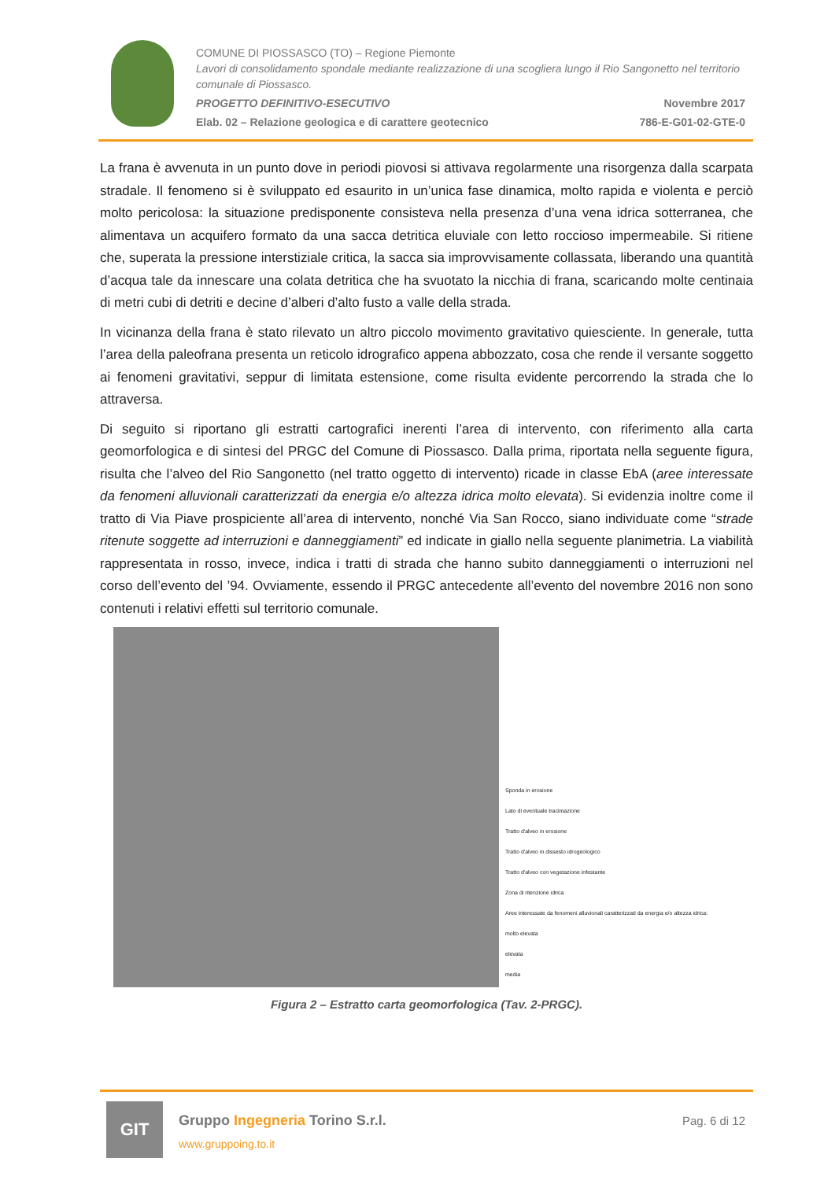COMUNE DI PIOSSASCO (TO) – Regione Piemonte
Lavori di consolidamento spondale mediante realizzazione di una scogliera lungo il Rio Sangonetto nel territorio comunale di Piossasco.
PROGETTO DEFINITIVO-ESECUTIVO Novembre 2017
Elab. 02 – Relazione geologica e di carattere geotecnico 786-E-G01-02-GTE-0
La frana è avvenuta in un punto dove in periodi piovosi si attivava regolarmente una risorgenza dalla scarpata stradale. Il fenomeno si è sviluppato ed esaurito in un’unica fase dinamica, molto rapida e violenta e perciò molto pericolosa: la situazione predisponente consisteva nella presenza d’una vena idrica sotterranea, che alimentava un acquifero formato da una sacca detritica eluviale con letto roccioso impermeabile. Si ritiene che, superata la pressione interstiziale critica, la sacca sia improvvisamente collassata, liberando una quantità d’acqua tale da innescare una colata detritica che ha svuotato la nicchia di frana, scaricando molte centinaia di metri cubi di detriti e decine d’alberi d’alto fusto a valle della strada.
In vicinanza della frana è stato rilevato un altro piccolo movimento gravitativo quiesciente. In generale, tutta l’area della paleofrana presenta un reticolo idrografico appena abbozzato, cosa che rende il versante soggetto ai fenomeni gravitativi, seppur di limitata estensione, come risulta evidente percorrendo la strada che lo attraversa.
Di seguito si riportano gli estratti cartografici inerenti l’area di intervento, con riferimento alla carta geomorfologica e di sintesi del PRGC del Comune di Piossasco. Dalla prima, riportata nella seguente figura, risulta che l’alveo del Rio Sangonetto (nel tratto oggetto di intervento) ricade in classe EbA (aree interessate da fenomeni alluvionali caratterizzati da energia e/o altezza idrica molto elevata). Si evidenzia inoltre come il tratto di Via Piave prospiciente all’area di intervento, nonché Via San Rocco, siano individuate come “strade ritenute soggette ad interruzioni e danneggiamenti” ed indicate in giallo nella seguente planimetria. La viabilità rappresentata in rosso, invece, indica i tratti di strada che hanno subito danneggiamenti o interruzioni nel corso dell’evento del ’94. Ovviamente, essendo il PRGC antecedente all’evento del novembre 2016 non sono contenuti i relativi effetti sul territorio comunale.
Sponda in erosione
Lato di eventuale tracimazione
Tratto d'alveo in erosione
Tratto d'alveo in dissesto idrogeologico
Tratto d'alveo con vegetazione infestante
Zona di ritenzione idrica
Aree interessate da fenomeni alluvionali caratterizzati da energia e/o altezza idrica:
molto elevata
elevata
media
Figura 2 – Estratto carta geomorfologica (Tav. 2-PRGC).
GIT
Gruppo Ingegneria Torino S.r.l.
www.gruppoing.to.it
Pag. 6 di 12